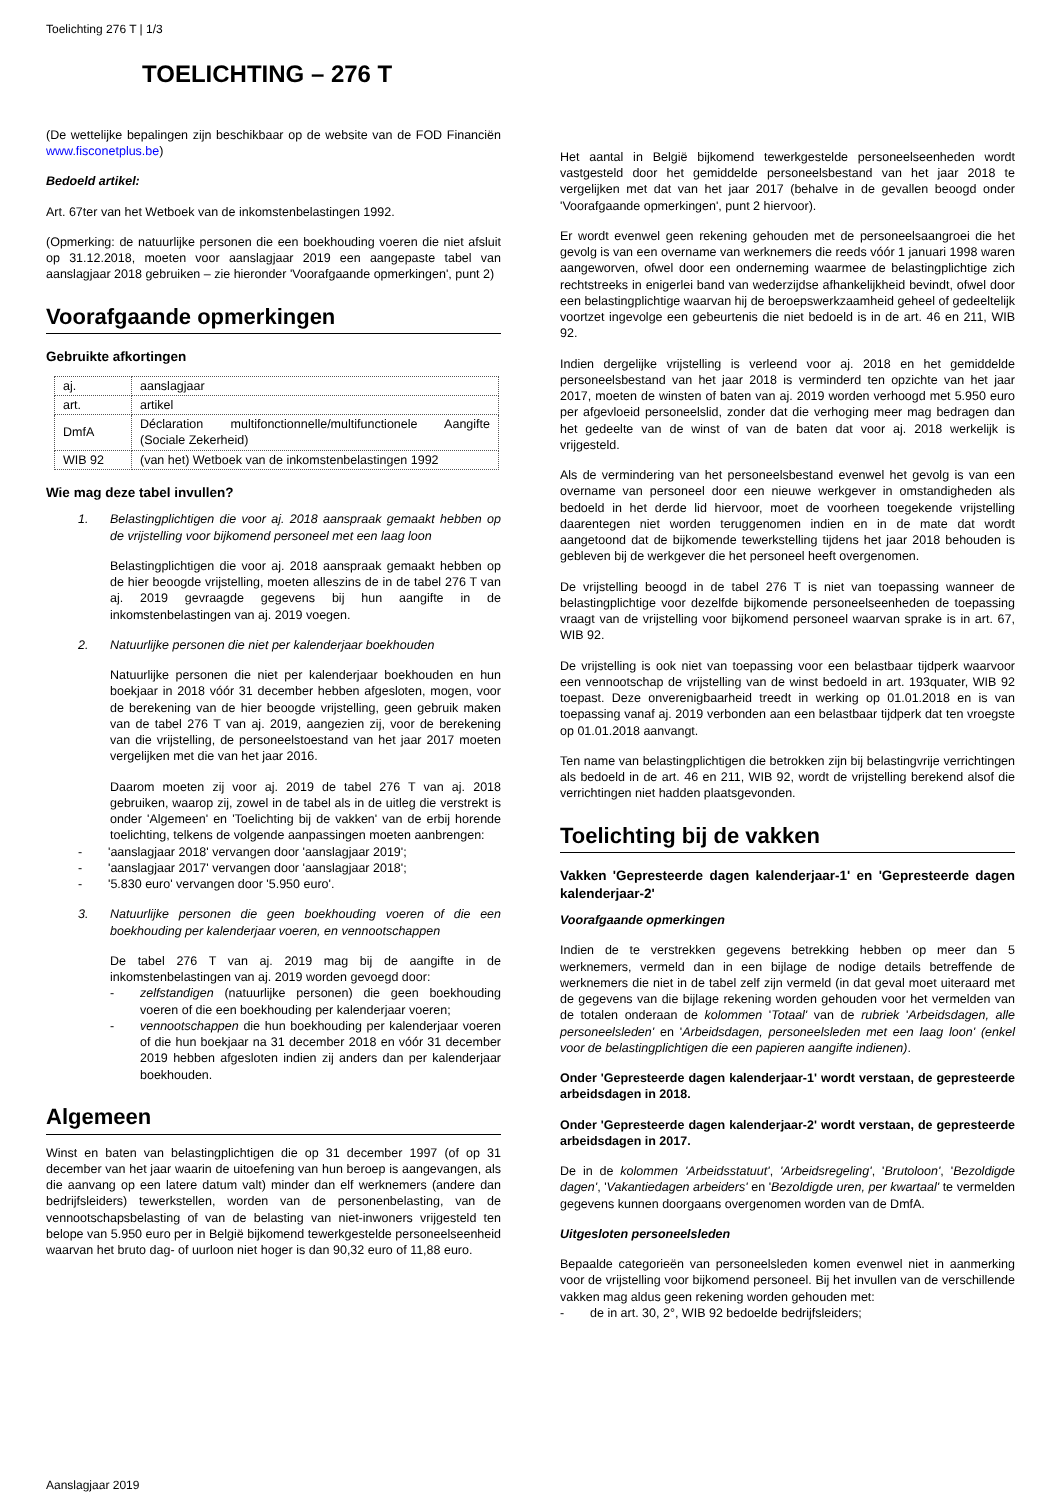Toelichting 276 T | 1/3
TOELICHTING – 276 T
(De wettelijke bepalingen zijn beschikbaar op de website van de FOD Financiën www.fisconetplus.be)
Bedoeld artikel:
Art. 67ter van het Wetboek van de inkomstenbelastingen 1992.
(Opmerking: de natuurlijke personen die een boekhouding voeren die niet afsluit op 31.12.2018, moeten voor aanslagjaar 2019 een aangepaste tabel van aanslagjaar 2018 gebruiken – zie hieronder 'Voorafgaande opmerkingen', punt 2)
Voorafgaande opmerkingen
Gebruikte afkortingen
| aj. | aanslagjaar |
| art. | artikel |
| DmfA | Déclaration multifonctionnelle/multifunctionele Aangifte (Sociale Zekerheid) |
| WIB 92 | (van het) Wetboek van de inkomstenbelastingen 1992 |
Wie mag deze tabel invullen?
1. Belastingplichtigen die voor aj. 2018 aanspraak gemaakt hebben op de vrijstelling voor bijkomend personeel met een laag loon
Belastingplichtigen die voor aj. 2018 aanspraak gemaakt hebben op de hier beoogde vrijstelling, moeten alleszins de in de tabel 276 T van aj. 2019 gevraagde gegevens bij hun aangifte in de inkomstenbelastingen van aj. 2019 voegen.
2. Natuurlijke personen die niet per kalenderjaar boekhouden
Natuurlijke personen die niet per kalenderjaar boekhouden en hun boekjaar in 2018 vóór 31 december hebben afgesloten, mogen, voor de berekening van de hier beoogde vrijstelling, geen gebruik maken van de tabel 276 T van aj. 2019, aangezien zij, voor de berekening van die vrijstelling, de personeelstoestand van het jaar 2017 moeten vergelijken met die van het jaar 2016.
Daarom moeten zij voor aj. 2019 de tabel 276 T van aj. 2018 gebruiken, waarop zij, zowel in de tabel als in de uitleg die verstrekt is onder 'Algemeen' en 'Toelichting bij de vakken' van de erbij horende toelichting, telkens de volgende aanpassingen moeten aanbrengen:
- 'aanslagjaar 2018' vervangen door 'aanslagjaar 2019';
- 'aanslagjaar 2017' vervangen door 'aanslagjaar 2018';
- '5.830 euro' vervangen door '5.950 euro'.
3. Natuurlijke personen die geen boekhouding voeren of die een boekhouding per kalenderjaar voeren, en vennootschappen
De tabel 276 T van aj. 2019 mag bij de aangifte in de inkomstenbelastingen van aj. 2019 worden gevoegd door:
- zelfstandigen (natuurlijke personen) die geen boekhouding voeren of die een boekhouding per kalenderjaar voeren;
- vennootschappen die hun boekhouding per kalenderjaar voeren of die hun boekjaar na 31 december 2018 en vóór 31 december 2019 hebben afgesloten indien zij anders dan per kalenderjaar boekhouden.
Algemeen
Winst en baten van belastingplichtigen die op 31 december 1997 (of op 31 december van het jaar waarin de uitoefening van hun beroep is aangevangen, als die aanvang op een latere datum valt) minder dan elf werknemers (andere dan bedrijfsleiders) tewerkstellen, worden van de personenbelasting, van de vennootschapsbelasting of van de belasting van niet-inwoners vrijgesteld ten belope van 5.950 euro per in België bijkomend tewerkgestelde personeelseenheid waarvan het bruto dag- of uurloon niet hoger is dan 90,32 euro of 11,88 euro.
Het aantal in België bijkomend tewerkgestelde personeelseenheden wordt vastgesteld door het gemiddelde personeelsbestand van het jaar 2018 te vergelijken met dat van het jaar 2017 (behalve in de gevallen beoogd onder 'Voorafgaande opmerkingen', punt 2 hiervoor).
Er wordt evenwel geen rekening gehouden met de personeelsaangroei die het gevolg is van een overname van werknemers die reeds vóór 1 januari 1998 waren aangeworven, ofwel door een onderneming waarmee de belastingplichtige zich rechtstreeks in enigerlei band van wederzijdse afhankelijkheid bevindt, ofwel door een belastingplichtige waarvan hij de beroepswerkzaamheid geheel of gedeeltelijk voortzet ingevolge een gebeurtenis die niet bedoeld is in de art. 46 en 211, WIB 92.
Indien dergelijke vrijstelling is verleend voor aj. 2018 en het gemiddelde personeelsbestand van het jaar 2018 is verminderd ten opzichte van het jaar 2017, moeten de winsten of baten van aj. 2019 worden verhoogd met 5.950 euro per afgevloeid personeelslid, zonder dat die verhoging meer mag bedragen dan het gedeelte van de winst of van de baten dat voor aj. 2018 werkelijk is vrijgesteld.
Als de vermindering van het personeelsbestand evenwel het gevolg is van een overname van personeel door een nieuwe werkgever in omstandigheden als bedoeld in het derde lid hiervoor, moet de voorheen toegekende vrijstelling daarentegen niet worden teruggenomen indien en in de mate dat wordt aangetoond dat de bijkomende tewerkstelling tijdens het jaar 2018 behouden is gebleven bij de werkgever die het personeel heeft overgenomen.
De vrijstelling beoogd in de tabel 276 T is niet van toepassing wanneer de belastingplichtige voor dezelfde bijkomende personeelseenheden de toepassing vraagt van de vrijstelling voor bijkomend personeel waarvan sprake is in art. 67, WIB 92.
De vrijstelling is ook niet van toepassing voor een belastbaar tijdperk waarvoor een vennootschap de vrijstelling van de winst bedoeld in art. 193quater, WIB 92 toepast. Deze onverenigbaarheid treedt in werking op 01.01.2018 en is van toepassing vanaf aj. 2019 verbonden aan een belastbaar tijdperk dat ten vroegste op 01.01.2018 aanvangt.
Ten name van belastingplichtigen die betrokken zijn bij belastingvrije verrichtingen als bedoeld in de art. 46 en 211, WIB 92, wordt de vrijstelling berekend alsof die verrichtingen niet hadden plaatsgevonden.
Toelichting bij de vakken
Vakken 'Gepresteerde dagen kalenderjaar-1' en 'Gepresteerde dagen kalenderjaar-2'
Voorafgaande opmerkingen
Indien de te verstrekken gegevens betrekking hebben op meer dan 5 werknemers, vermeld dan in een bijlage de nodige details betreffende de werknemers die niet in de tabel zelf zijn vermeld (in dat geval moet uiteraard met de gegevens van die bijlage rekening worden gehouden voor het vermelden van de totalen onderaan de kolommen 'Totaal' van de rubriek 'Arbeidsdagen, alle personeelsleden' en 'Arbeidsdagen, personeelsleden met een laag loon' (enkel voor de belastingplichtigen die een papieren aangifte indienen).
Onder 'Gepresteerde dagen kalenderjaar-1' wordt verstaan, de gepresteerde arbeidsdagen in 2018.
Onder 'Gepresteerde dagen kalenderjaar-2' wordt verstaan, de gepresteerde arbeidsdagen in 2017.
De in de kolommen 'Arbeidsstatuut', 'Arbeidsregeling', 'Brutoloon', 'Bezoldigde dagen', 'Vakantiedagen arbeiders' en 'Bezoldigde uren, per kwartaal' te vermelden gegevens kunnen doorgaans overgenomen worden van de DmfA.
Uitgesloten personeelsleden
Bepaalde categorieën van personeelsleden komen evenwel niet in aanmerking voor de vrijstelling voor bijkomend personeel. Bij het invullen van de verschillende vakken mag aldus geen rekening worden gehouden met:
- de in art. 30, 2°, WIB 92 bedoelde bedrijfsleiders;
Aanslagjaar 2019